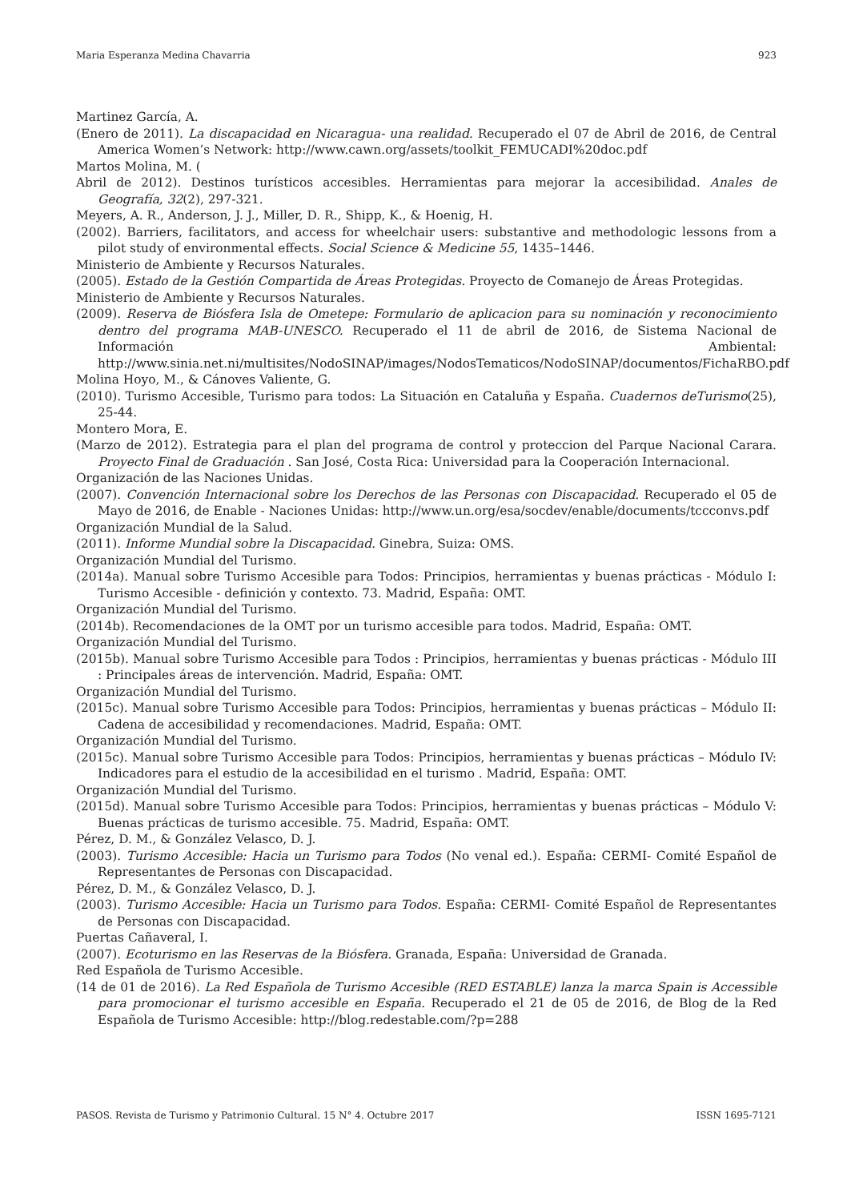Maria Esperanza Medina Chavarria 923
Martinez García, A.
(Enero de 2011). La discapacidad en Nicaragua- una realidad. Recuperado el 07 de Abril de 2016, de Central America Women’s Network: http://www.cawn.org/assets/toolkit_FEMUCADI%20doc.pdf
Martos Molina, M. (
Abril de 2012). Destinos turísticos accesibles. Herramientas para mejorar la accesibilidad. Anales de Geografía, 32(2), 297-321.
Meyers, A. R., Anderson, J. J., Miller, D. R., Shipp, K., & Hoenig, H.
(2002). Barriers, facilitators, and access for wheelchair users: substantive and methodologic lessons from a pilot study of environmental effects. Social Science & Medicine 55, 1435–1446.
Ministerio de Ambiente y Recursos Naturales.
(2005). Estado de la Gestión Compartida de Áreas Protegidas. Proyecto de Comanejo de Áreas Protegidas.
Ministerio de Ambiente y Recursos Naturales.
(2009). Reserva de Biósfera Isla de Ometepe: Formulario de aplicacion para su nominación y reconocimiento dentro del programa MAB-UNESCO. Recuperado el 11 de abril de 2016, de Sistema Nacional de Información Ambiental: http://www.sinia.net.ni/multisites/NodoSINAP/images/NodosTematicos/NodoSINAP/documentos/FichaRBO.pdf
Molina Hoyo, M., & Cánoves Valiente, G.
(2010). Turismo Accesible, Turismo para todos: La Situación en Cataluña y España. Cuadernos deTurismo(25), 25-44.
Montero Mora, E.
(Marzo de 2012). Estrategia para el plan del programa de control y proteccion del Parque Nacional Carara. Proyecto Final de Graduación . San José, Costa Rica: Universidad para la Cooperación Internacional.
Organización de las Naciones Unidas.
(2007). Convención Internacional sobre los Derechos de las Personas con Discapacidad. Recuperado el 05 de Mayo de 2016, de Enable - Naciones Unidas: http://www.un.org/esa/socdev/enable/documents/tccconvs.pdf
Organización Mundial de la Salud.
(2011). Informe Mundial sobre la Discapacidad. Ginebra, Suiza: OMS.
Organización Mundial del Turismo.
(2014a). Manual sobre Turismo Accesible para Todos: Principios, herramientas y buenas prácticas - Módulo I: Turismo Accesible - definición y contexto. 73. Madrid, España: OMT.
Organización Mundial del Turismo.
(2014b). Recomendaciones de la OMT por un turismo accesible para todos. Madrid, España: OMT.
Organización Mundial del Turismo.
(2015b). Manual sobre Turismo Accesible para Todos : Principios, herramientas y buenas prácticas - Módulo III : Principales áreas de intervención. Madrid, España: OMT.
Organización Mundial del Turismo.
(2015c). Manual sobre Turismo Accesible para Todos: Principios, herramientas y buenas prácticas – Módulo II: Cadena de accesibilidad y recomendaciones. Madrid, España: OMT.
Organización Mundial del Turismo.
(2015c). Manual sobre Turismo Accesible para Todos: Principios, herramientas y buenas prácticas – Módulo IV: Indicadores para el estudio de la accesibilidad en el turismo . Madrid, España: OMT.
Organización Mundial del Turismo.
(2015d). Manual sobre Turismo Accesible para Todos: Principios, herramientas y buenas prácticas – Módulo V: Buenas prácticas de turismo accesible. 75. Madrid, España: OMT.
Pérez, D. M., & González Velasco, D. J.
(2003). Turismo Accesible: Hacia un Turismo para Todos (No venal ed.). España: CERMI- Comité Español de Representantes de Personas con Discapacidad.
Pérez, D. M., & González Velasco, D. J.
(2003). Turismo Accesible: Hacia un Turismo para Todos. España: CERMI- Comité Español de Representantes de Personas con Discapacidad.
Puertas Cañaveral, I.
(2007). Ecoturismo en las Reservas de la Biósfera. Granada, España: Universidad de Granada.
Red Española de Turismo Accesible.
(14 de 01 de 2016). La Red Española de Turismo Accesible (RED ESTABLE) lanza la marca Spain is Accessible para promocionar el turismo accesible en España. Recuperado el 21 de 05 de 2016, de Blog de la Red Española de Turismo Accesible: http://blog.redestable.com/?p=288
PASOS. Revista de Turismo y Patrimonio Cultural. 15 N° 4. Octubre 2017 ISSN 1695-7121